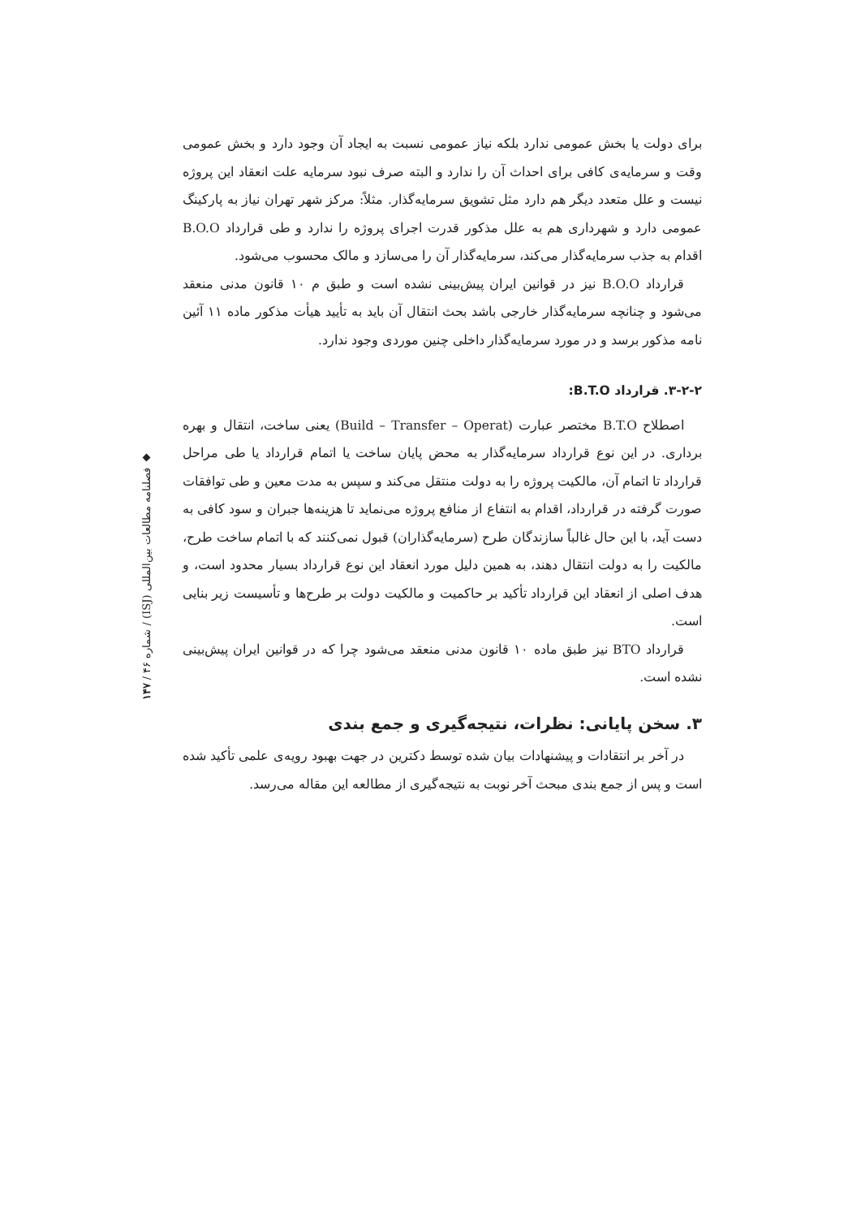برای دولت یا بخش عمومی ندارد بلکه نیاز عمومی نسبت به ایجاد آن وجود دارد و بخش عمومی وقت و سرمایه‌ی کافی برای احداث آن را ندارد و البته صرف نبود سرمایه علت انعقاد این پروژه نیست و علل متعدد دیگر هم دارد مثل تشویق سرمایه‌گذار. مثلاً: مرکز شهر تهران نیاز به پارکینگ عمومی دارد و شهرداری هم به علل مذکور قدرت اجرای پروژه را ندارد و طی قرارداد B.O.O اقدام به جذب سرمایه‌گذار می‌کند، سرمایه‌گذار آن را می‌سازد و مالک محسوب می‌شود.
قرارداد B.O.O نیز در قوانین ایران پیش‌بینی نشده است و طبق م ۱۰ قانون مدنی منعقد می‌شود و چنانچه سرمایه‌گذار خارجی باشد بحث انتقال آن باید به تأیید هیأت مذکور ماده ۱۱ آئین نامه مذکور برسد و در مورد سرمایه‌گذار داخلی چنین موردی وجود ندارد.
۳-۲-۲. قرارداد B.T.O:
اصطلاح B.T.O مختصر عبارت (Build – Transfer – Operat) یعنی ساخت، انتقال و بهره برداری. در این نوع قرارداد سرمایه‌گذار به محض پایان ساخت یا اتمام قرارداد یا طی مراحل قرارداد تا اتمام آن، مالکیت پروژه را به دولت منتقل می‌کند و سپس به مدت معین و طی توافقات صورت گرفته در قرارداد، اقدام به انتفاع از منافع پروژه می‌نماید تا هزینه‌ها جبران و سود کافی به دست آید، با این حال غالباً سازندگان طرح (سرمایه‌گذاران) قبول نمی‌کنند که با اتمام ساخت طرح، مالکیت را به دولت انتقال دهند، به همین دلیل مورد انعقاد این نوع قرارداد بسیار محدود است، و هدف اصلی از انعقاد این قرارداد تأکید بر حاکمیت و مالکیت دولت بر طرح‌ها و تأسیست زیر بنایی است.
قرارداد BTO نیز طبق ماده ۱۰ قانون مدنی منعقد می‌شود چرا که در قوانین ایران پیش‌بینی نشده است.
۳. سخن پایانی: نظرات، نتیجه‌گیری و جمع بندی
در آخر بر انتقادات و پیشنهادات بیان شده توسط دکترین در جهت بهبود رویه‌ی علمی تأکید شده است و پس از جمع بندی مبحث آخر نوبت به نتیجه‌گیری از مطالعه این مقاله می‌رسد.
◆ فصلنامه مطالعات بین‌المللی (ISJ) / شماره ۴۶ / ۱۴۷